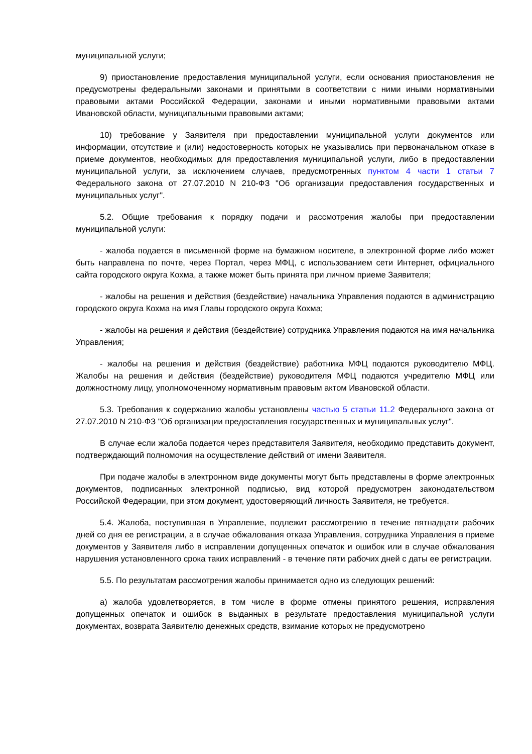муниципальной услуги;
9) приостановление предоставления муниципальной услуги, если основания приостановления не предусмотрены федеральными законами и принятыми в соответствии с ними иными нормативными правовыми актами Российской Федерации, законами и иными нормативными правовыми актами Ивановской области, муниципальными правовыми актами;
10) требование у Заявителя при предоставлении муниципальной услуги документов или информации, отсутствие и (или) недостоверность которых не указывались при первоначальном отказе в приеме документов, необходимых для предоставления муниципальной услуги, либо в предоставлении муниципальной услуги, за исключением случаев, предусмотренных пунктом 4 части 1 статьи 7 Федерального закона от 27.07.2010 N 210-ФЗ "Об организации предоставления государственных и муниципальных услуг".
5.2. Общие требования к порядку подачи и рассмотрения жалобы при предоставлении муниципальной услуги:
- жалоба подается в письменной форме на бумажном носителе, в электронной форме либо может быть направлена по почте, через Портал, через МФЦ, с использованием сети Интернет, официального сайта городского округа Кохма, а также может быть принята при личном приеме Заявителя;
- жалобы на решения и действия (бездействие) начальника Управления подаются в администрацию городского округа Кохма на имя Главы городского округа Кохма;
- жалобы на решения и действия (бездействие) сотрудника Управления подаются на имя начальника Управления;
- жалобы на решения и действия (бездействие) работника МФЦ подаются руководителю МФЦ. Жалобы на решения и действия (бездействие) руководителя МФЦ подаются учредителю МФЦ или должностному лицу, уполномоченному нормативным правовым актом Ивановской области.
5.3. Требования к содержанию жалобы установлены частью 5 статьи 11.2 Федерального закона от 27.07.2010 N 210-ФЗ "Об организации предоставления государственных и муниципальных услуг".
В случае если жалоба подается через представителя Заявителя, необходимо представить документ, подтверждающий полномочия на осуществление действий от имени Заявителя.
При подаче жалобы в электронном виде документы могут быть представлены в форме электронных документов, подписанных электронной подписью, вид которой предусмотрен законодательством Российской Федерации, при этом документ, удостоверяющий личность Заявителя, не требуется.
5.4. Жалоба, поступившая в Управление, подлежит рассмотрению в течение пятнадцати рабочих дней со дня ее регистрации, а в случае обжалования отказа Управления, сотрудника Управления в приеме документов у Заявителя либо в исправлении допущенных опечаток и ошибок или в случае обжалования нарушения установленного срока таких исправлений - в течение пяти рабочих дней с даты ее регистрации.
5.5. По результатам рассмотрения жалобы принимается одно из следующих решений:
а) жалоба удовлетворяется, в том числе в форме отмены принятого решения, исправления допущенных опечаток и ошибок в выданных в результате предоставления муниципальной услуги документах, возврата Заявителю денежных средств, взимание которых не предусмотрено